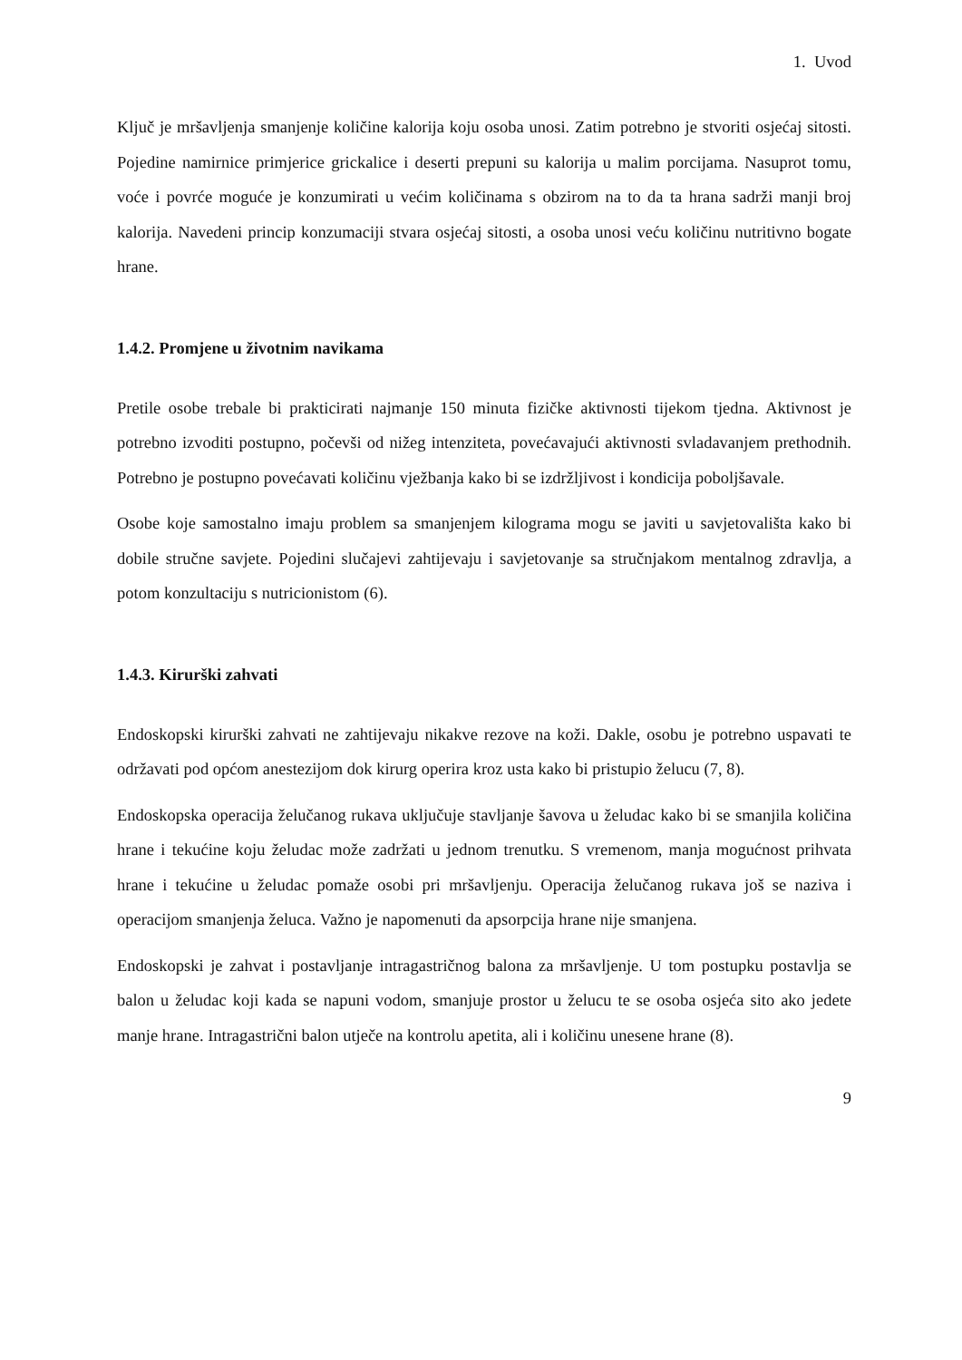1. Uvod
Ključ je mršavljenja smanjenje količine kalorija koju osoba unosi. Zatim potrebno je stvoriti osjećaj sitosti. Pojedine namirnice primjerice grickalice i deserti prepuni su kalorija u malim porcijama. Nasuprot tomu, voće i povrće moguće je konzumirati u većim količinama s obzirom na to da ta hrana sadrži manji broj kalorija. Navedeni princip konzumaciji stvara osjećaj sitosti, a osoba unosi veću količinu nutritivno bogate hrane.
1.4.2. Promjene u životnim navikama
Pretile osobe trebale bi prakticirati najmanje 150 minuta fizičke aktivnosti tijekom tjedna. Aktivnost je potrebno izvoditi postupno, počevši od nižeg intenziteta, povećavajući aktivnosti svladavanjem prethodnih. Potrebno je postupno povećavati količinu vježbanja kako bi se izdržljivost i kondicija poboljšavale.
Osobe koje samostalno imaju problem sa smanjenjem kilograma mogu se javiti u savjetovališta kako bi dobile stručne savjete. Pojedini slučajevi zahtijevaju i savjetovanje sa stručnjakom mentalnog zdravlja, a potom konzultaciju s nutricionistom (6).
1.4.3. Kirurški zahvati
Endoskopski kirurški zahvati ne zahtijevaju nikakve rezove na koži. Dakle, osobu je potrebno uspavati te održavati pod općom anestezijom dok kirurg operira kroz usta kako bi pristupio želucu (7, 8).
Endoskopska operacija želučanog rukava uključuje stavljanje šavova u želudac kako bi se smanjila količina hrane i tekućine koju želudac može zadržati u jednom trenutku. S vremenom, manja mogućnost prihvata hrane i tekućine u želudac pomaže osobi pri mršavljenju. Operacija želučanog rukava još se naziva i operacijom smanjenja želuca. Važno je napomenuti da apsorpcija hrane nije smanjena.
Endoskopski je zahvat i postavljanje intragastričnog balona za mršavljenje. U tom postupku postavlja se balon u želudac koji kada se napuni vodom, smanjuje prostor u želucu te se osoba osjeća sito ako jedete manje hrane. Intragastrični balon utječe na kontrolu apetita, ali i količinu unesene hrane (8).
9